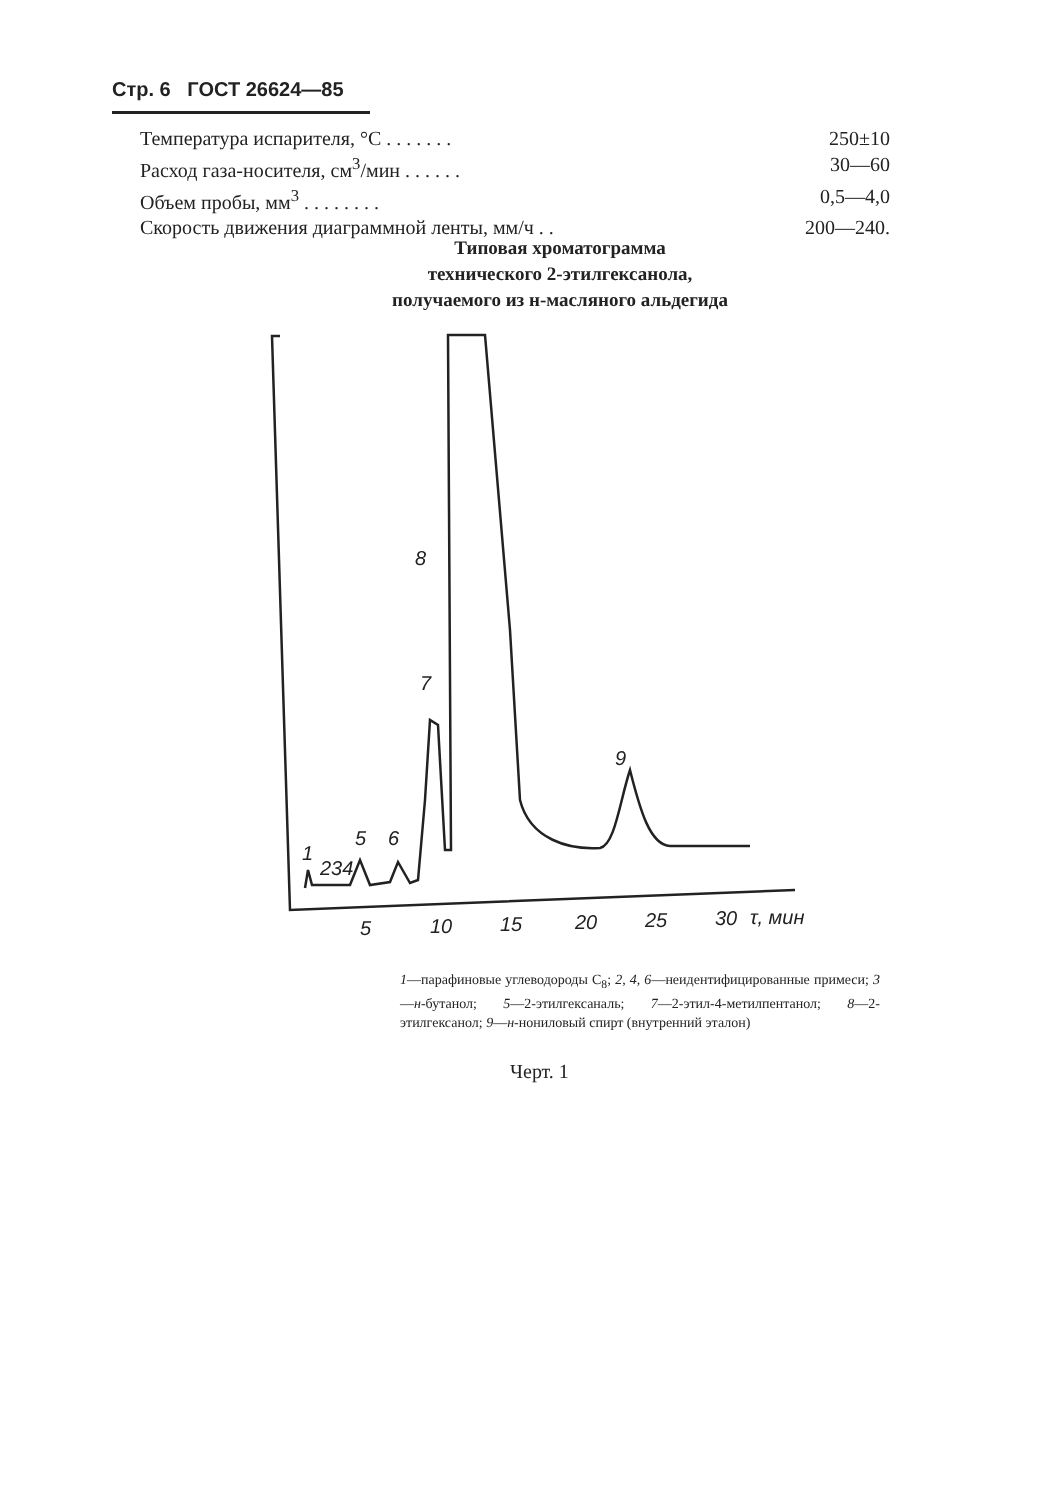Стр. 6 ГОСТ 26624—85
Температура испарителя, °С . . . . . . . 250±10
Расход газа-носителя, см<sup>3</sup>/мин . . . . . . 30—60
Объем пробы, мм<sup>3</sup> . . . . . . . . 0,5—4,0
Скорость движения диаграммной ленты, мм/ч . . 200—240.
Типовая хроматограмма
технического 2-этилгексанола,
получаемого из н-масляного альдегида
1
234
5
6
7
8
9
5
10
15
20
25
30
τ, мин
1—парафиновые углеводороды С<sub>8</sub>; 2, 4, 6—неидентифицированные примеси; 3—н-бутанол; 5—2-этилгексаналь; 7—2-этил-4-метилпентанол; 8—2-этилгексанол; 9—н-нониловый спирт (внутренний эталон)
Черт. 1